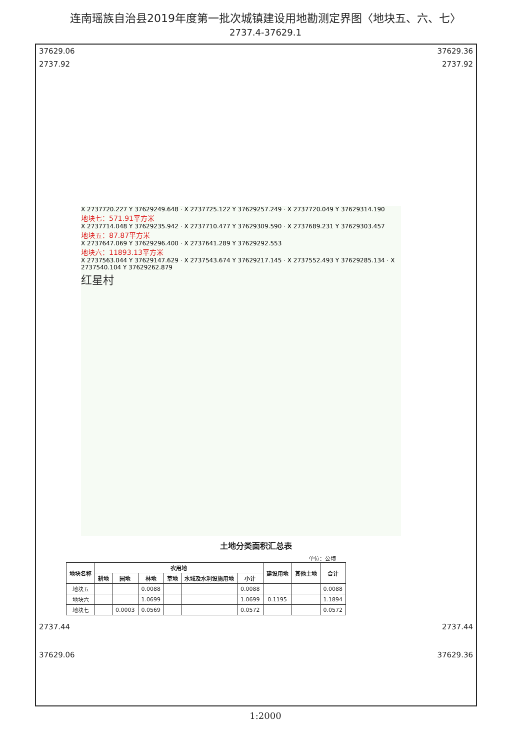连南瑶族自治县2019年度第一批次城镇建设用地勘测定界图〈地块五、六、七〉
2737.4-37629.1
37629.06 37629.36
2737.92 2737.92
X 2737720.227 Y 37629249.648 · X 2737725.122 Y 37629257.249 · X 2737720.049 Y 37629314.190
地块七：571.91平方米
X 2737714.048 Y 37629235.942 · X 2737710.477 Y 37629309.590 · X 2737689.231 Y 37629303.457
地块五：87.87平方米
X 2737647.069 Y 37629296.400 · X 2737641.289 Y 37629292.553
地块六：11893.13平方米
X 2737563.044 Y 37629147.629 · X 2737543.674 Y 37629217.145 · X 2737552.493 Y 37629285.134 · X 2737540.104 Y 37629262.879
红星村
土地分类面积汇总表
单位：公顷
| 地块名称 | 农用地 | | | | | | 建设用地 | 其他土地 | 合计 |
| --- | --- | --- | --- | --- | --- | --- | --- | --- | --- |
| | 耕地 | 园地 | 林地 | 草地 | 水域及水利设施用地 | 小计 | | | |
| 地块五 | | | 0.0088 | | | 0.0088 | | | 0.0088 |
| 地块六 | | | 1.0699 | | | 1.0699 | 0.1195 | | 1.1894 |
| 地块七 | | 0.0003 | 0.0569 | | | 0.0572 | | | 0.0572 |
2737.44 2737.44
37629.06 37629.36
1:2000